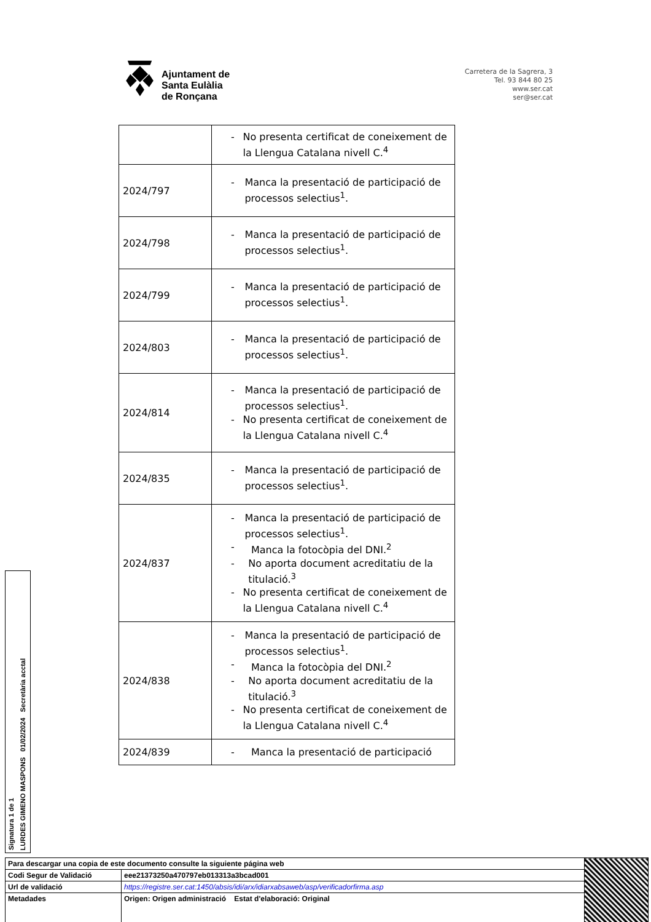Ajuntament de
Santa Eulàlia
de Ronçana
Carretera de la Sagrera, 3
Tel. 93 844 80 25
www.ser.cat
ser@ser.cat
| | - No presenta certificat de coneixement de la Llengua Catalana nivell C.<sup>4</sup> |
| 2024/797 | - Manca la presentació de participació de processos selectius<sup>1</sup>. |
| 2024/798 | - Manca la presentació de participació de processos selectius<sup>1</sup>. |
| 2024/799 | - Manca la presentació de participació de processos selectius<sup>1</sup>. |
| 2024/803 | - Manca la presentació de participació de processos selectius<sup>1</sup>. |
| 2024/814 | - Manca la presentació de participació de processos selectius<sup>1</sup>. - No presenta certificat de coneixement de la Llengua Catalana nivell C.<sup>4</sup> |
| 2024/835 | - Manca la presentació de participació de processos selectius<sup>1</sup>. |
| 2024/837 | - Manca la presentació de participació de processos selectius<sup>1</sup>. - Manca la fotocòpia del DNI.<sup>2</sup> - No aporta document acreditatiu de la titulació.<sup>3</sup> - No presenta certificat de coneixement de la Llengua Catalana nivell C.<sup>4</sup> |
| 2024/838 | - Manca la presentació de participació de processos selectius<sup>1</sup>. - Manca la fotocòpia del DNI.<sup>2</sup> - No aporta document acreditatiu de la titulació.<sup>3</sup> - No presenta certificat de coneixement de la Llengua Catalana nivell C.<sup>4</sup> |
| 2024/839 | - Manca la presentació de participació |
Signatura 1 de 1
LURDES GIMENO MASPONS 01/02/2024 Secretària acctal
| Para descargar una copia de este documento consulte la siguiente página web | | |
| Codi Segur de Validació | eee21373250a470797eb013313a3bcad001 | |
| Url de validació | https://registre.ser.cat:1450/absis/idi/arx/idiarxabsaweb/asp/verificadorfirma.asp | |
| Metadades | Origen: Origen administració Estat d'elaboració: Original | |